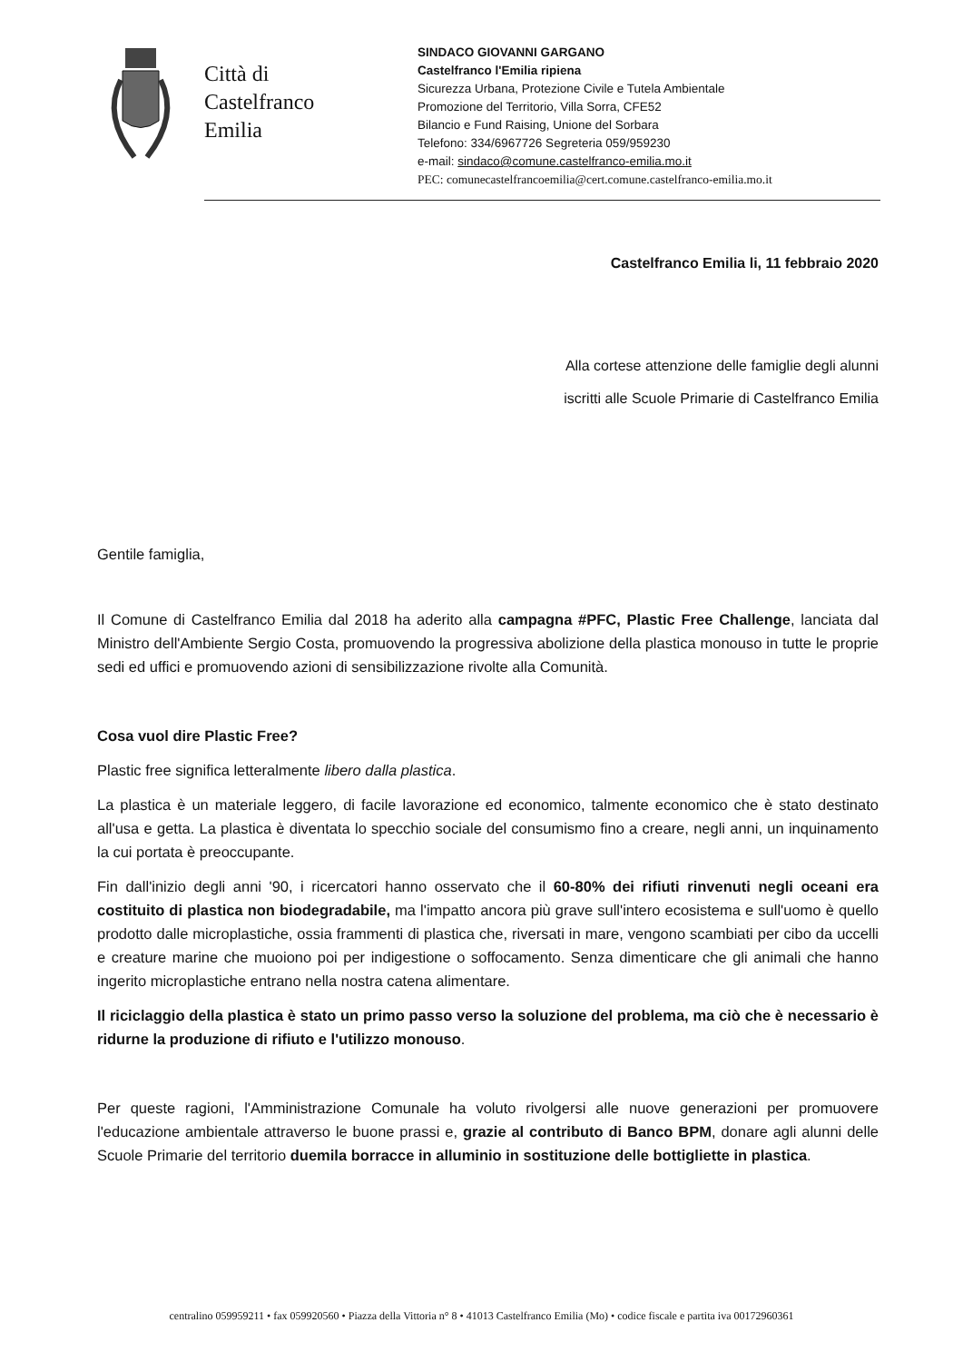Città di
Castelfranco
Emilia
SINDACO GIOVANNI GARGANO
Castelfranco l'Emilia ripiena
Sicurezza Urbana, Protezione Civile e Tutela Ambientale
Promozione del Territorio, Villa Sorra, CFE52
Bilancio e Fund Raising, Unione del Sorbara
Telefono: 334/6967726 Segreteria 059/959230
e-mail: sindaco@comune.castelfranco-emilia.mo.it
PEC: comunecastelfrancoemilia@cert.comune.castelfranco-emilia.mo.it
Castelfranco Emilia li, 11 febbraio 2020
Alla cortese attenzione delle famiglie degli alunni
iscritti alle Scuole Primarie di Castelfranco Emilia
Gentile famiglia,
Il Comune di Castelfranco Emilia dal 2018 ha aderito alla campagna #PFC, Plastic Free Challenge, lanciata dal Ministro dell'Ambiente Sergio Costa, promuovendo la progressiva abolizione della plastica monouso in tutte le proprie sedi ed uffici e promuovendo azioni di sensibilizzazione rivolte alla Comunità.
Cosa vuol dire Plastic Free?
Plastic free significa letteralmente libero dalla plastica.
La plastica è un materiale leggero, di facile lavorazione ed economico, talmente economico che è stato destinato all'usa e getta. La plastica è diventata lo specchio sociale del consumismo fino a creare, negli anni, un inquinamento la cui portata è preoccupante.
Fin dall'inizio degli anni '90, i ricercatori hanno osservato che il 60-80% dei rifiuti rinvenuti negli oceani era costituito di plastica non biodegradabile, ma l'impatto ancora più grave sull'intero ecosistema e sull'uomo è quello prodotto dalle microplastiche, ossia frammenti di plastica che, riversati in mare, vengono scambiati per cibo da uccelli e creature marine che muoiono poi per indigestione o soffocamento. Senza dimenticare che gli animali che hanno ingerito microplastiche entrano nella nostra catena alimentare.
Il riciclaggio della plastica è stato un primo passo verso la soluzione del problema, ma ciò che è necessario è ridurne la produzione di rifiuto e l'utilizzo monouso.
Per queste ragioni, l'Amministrazione Comunale ha voluto rivolgersi alle nuove generazioni per promuovere l'educazione ambientale attraverso le buone prassi e, grazie al contributo di Banco BPM, donare agli alunni delle Scuole Primarie del territorio duemila borracce in alluminio in sostituzione delle bottigliette in plastica.
centralino 059959211 • fax 059920560 • Piazza della Vittoria n° 8 • 41013 Castelfranco Emilia (Mo) • codice fiscale e partita iva 00172960361